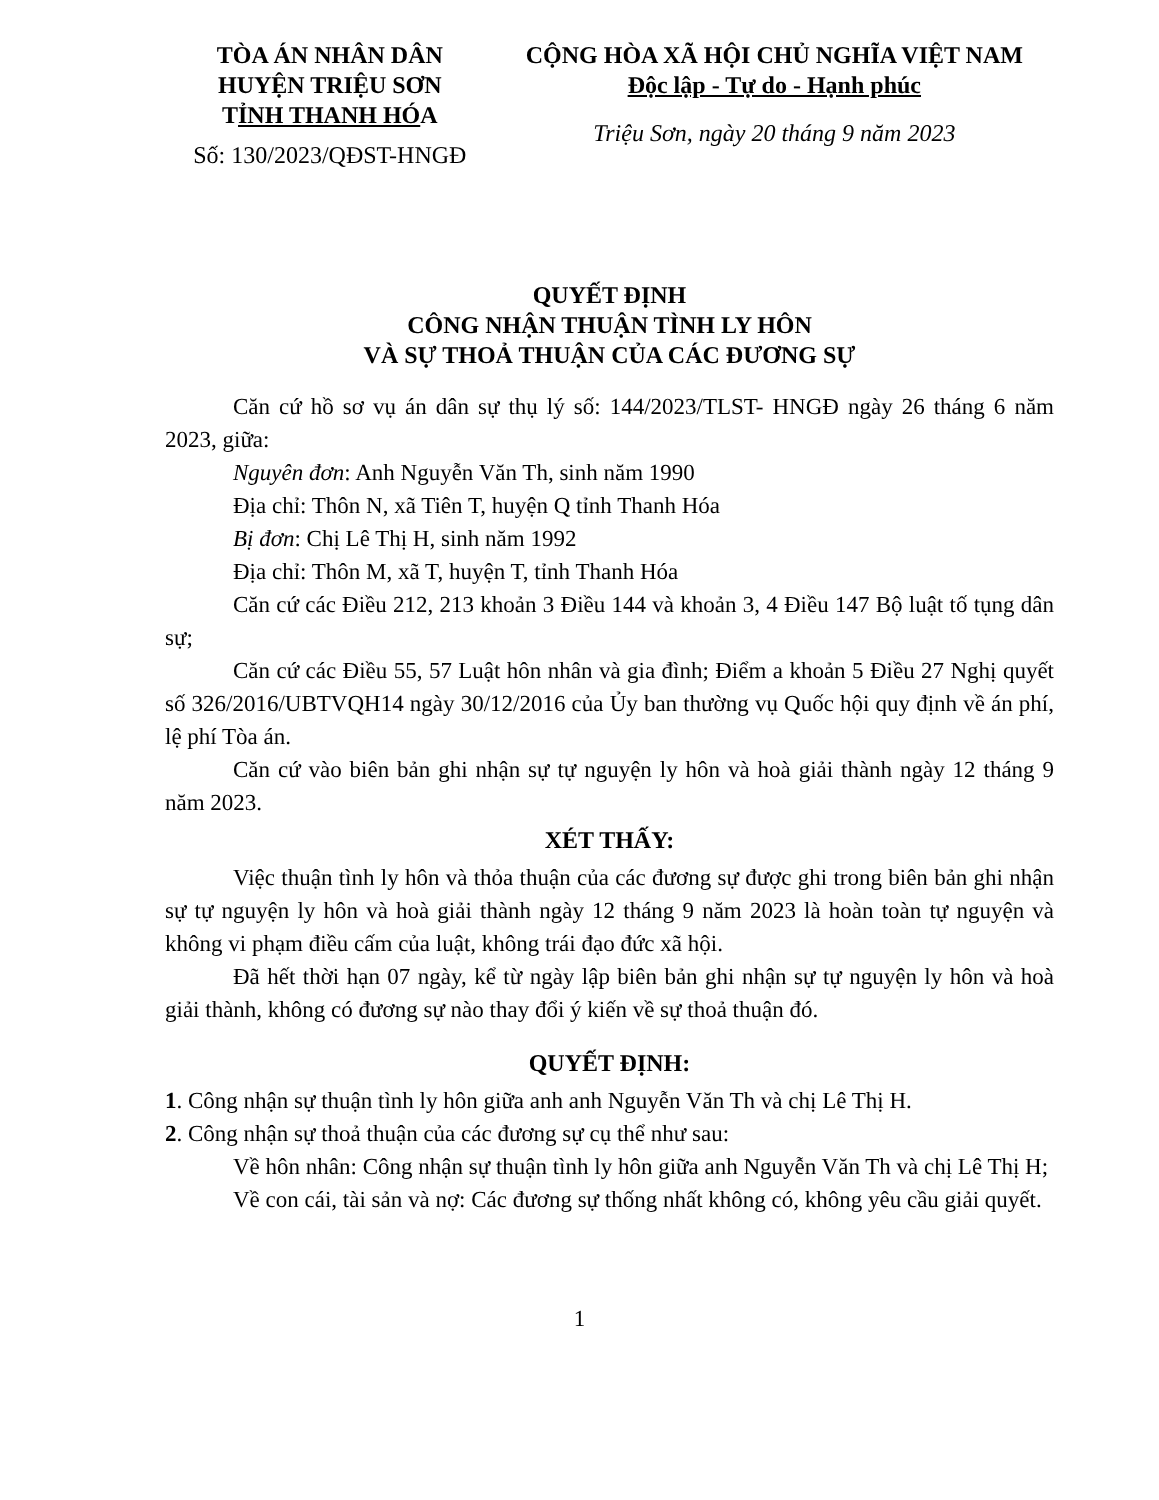TÒA ÁN NHÂN DÂN
HUYỆN TRIỆU SƠN
TỈNH THANH HÓA
Số: 130/2023/QĐST-HNGĐ
CỘNG HÒA XÃ HỘI CHỦ NGHĨA VIỆT NAM
Độc lập - Tự do - Hạnh phúc
Triệu Sơn, ngày 20 tháng 9 năm 2023
QUYẾT ĐỊNH
CÔNG NHẬN THUẬN TÌNH LY HÔN
VÀ SỰ THOẢ THUẬN CỦA CÁC ĐƯƠNG SỰ
Căn cứ hồ sơ vụ án dân sự thụ lý số: 144/2023/TLST- HNGĐ ngày 26 tháng 6 năm 2023, giữa:
Nguyên đơn: Anh Nguyễn Văn Th, sinh năm 1990
Địa chỉ: Thôn N, xã Tiên T, huyện Q tỉnh Thanh Hóa
Bị đơn: Chị Lê Thị H, sinh năm 1992
Địa chỉ: Thôn M, xã T, huyện T, tỉnh Thanh Hóa
Căn cứ các Điều 212, 213 khoản 3 Điều 144 và khoản 3, 4 Điều 147 Bộ luật tố tụng dân sự;
Căn cứ các Điều 55, 57 Luật hôn nhân và gia đình; Điểm a khoản 5 Điều 27 Nghị quyết số 326/2016/UBTVQH14 ngày 30/12/2016 của Ủy ban thường vụ Quốc hội quy định về án phí, lệ phí Tòa án.
Căn cứ vào biên bản ghi nhận sự tự nguyện ly hôn và hoà giải thành ngày 12 tháng 9 năm 2023.
XÉT THẤY:
Việc thuận tình ly hôn và thỏa thuận của các đương sự được ghi trong biên bản ghi nhận sự tự nguyện ly hôn và hoà giải thành ngày 12 tháng 9 năm 2023 là hoàn toàn tự nguyện và không vi phạm điều cấm của luật, không trái đạo đức xã hội.
Đã hết thời hạn 07 ngày, kể từ ngày lập biên bản ghi nhận sự tự nguyện ly hôn và hoà giải thành, không có đương sự nào thay đổi ý kiến về sự thoả thuận đó.
QUYẾT ĐỊNH:
1. Công nhận sự thuận tình ly hôn giữa anh anh Nguyễn Văn Th và chị Lê Thị H.
2. Công nhận sự thoả thuận của các đương sự cụ thể như sau:
Về hôn nhân: Công nhận sự thuận tình ly hôn giữa anh Nguyễn Văn Th và chị Lê Thị H;
Về con cái, tài sản và nợ: Các đương sự thống nhất không có, không yêu cầu giải quyết.
1